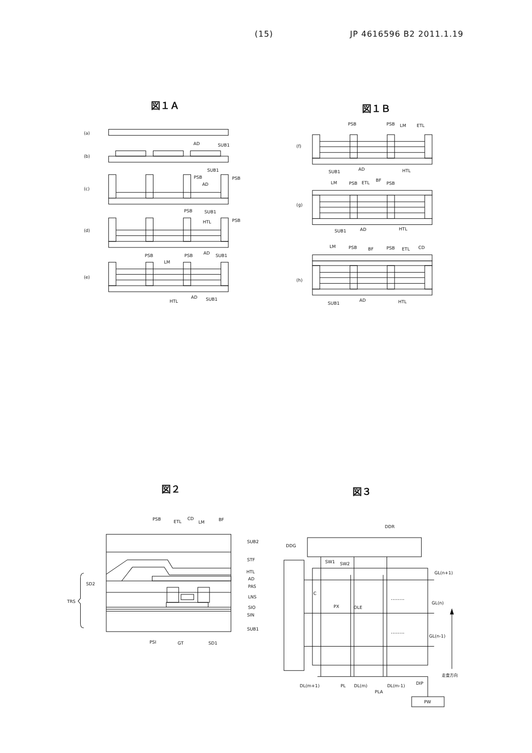(15) JP 4616596 B2 2011.1.19
図１Ａ
(a)
SUB1
(b)
AD
SUB1
(c)
PSB
PSB
AD
SUB1
(d)
PSB
PSB
HTL
AD
SUB1
(e)
PSB
PSB
LM
HTL
AD
SUB1
図１Ｂ
(f)
PSB
PSB
LM
ETL
SUB1
AD
HTL
(g)
LM
PSB
ETL
BF
PSB
SUB1
AD
HTL
(h)
LM
PSB
BF
PSB
ETL
CD
SUB1
AD
HTL
図２
PSB
ETL
CD
LM
BF
SUB2
STF
HTL
AD
PAS
LNS
SIO
SIN
SUB1
SD2
TRS
PSI
GT
SD1
図３
DDR
DDG
SW1
SW2
C
PX
OLE
........
........
GL(n+1)
GL(n)
GL(n-1)
走査方向
DL(m+1)
PL
DL(m)
DL(m-1)
DIP
PLA
PW